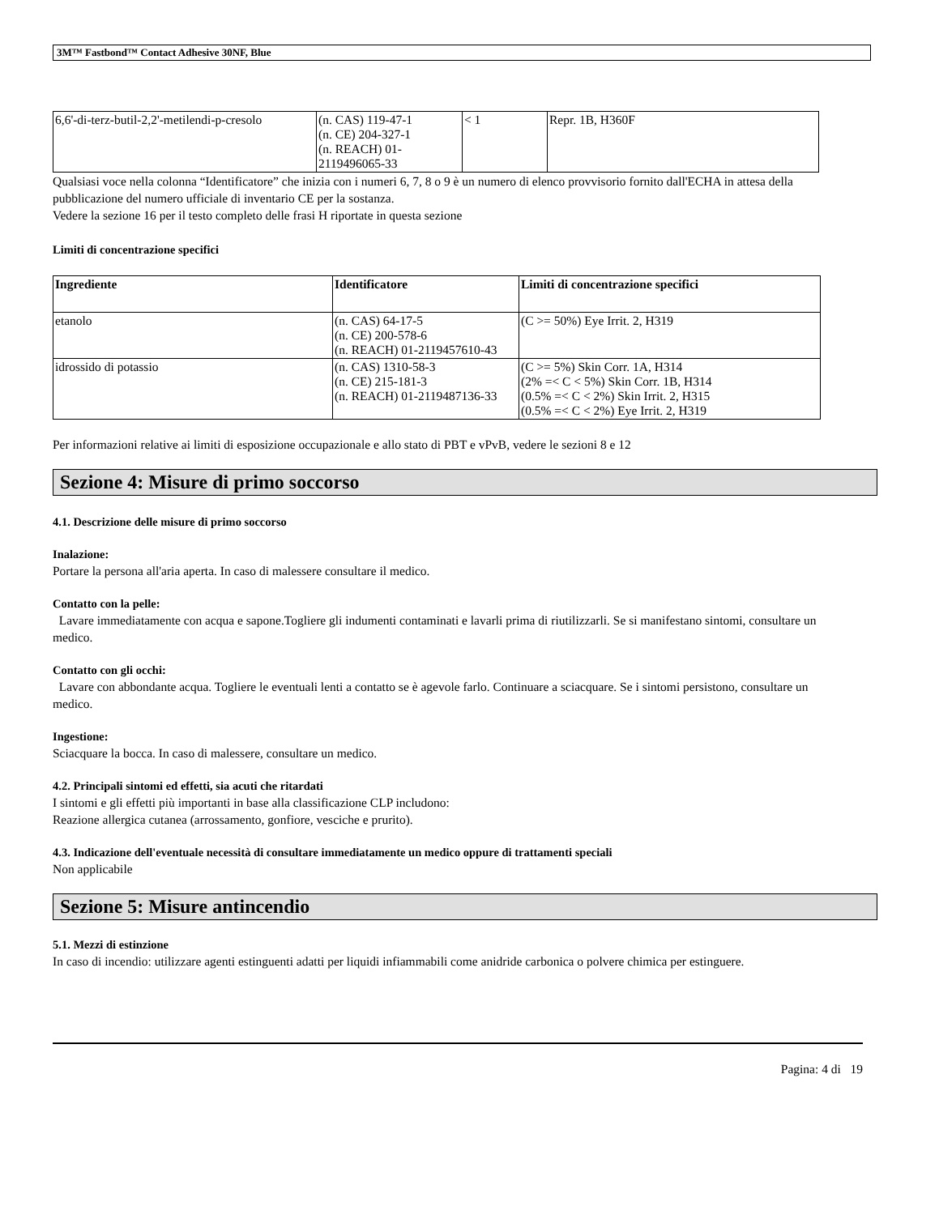3M™ Fastbond™ Contact Adhesive 30NF, Blue
| 6,6'-di-terz-butil-2,2'-metilendi-p-cresolo | (n. CAS) 119-47-1 (n. CE) 204-327-1 (n. REACH) 01- 2119496065-33 | < 1 | Repr. 1B, H360F |
Qualsiasi voce nella colonna “Identificatore” che inizia con i numeri 6, 7, 8 o 9 è un numero di elenco provvisorio fornito dall'ECHA in attesa della pubblicazione del numero ufficiale di inventario CE per la sostanza.
Vedere la sezione 16 per il testo completo delle frasi H riportate in questa sezione
Limiti di concentrazione specifici
| Ingrediente | Identificatore | Limiti di concentrazione specifici |
| --- | --- | --- |
| etanolo | (n. CAS) 64-17-5 (n. CE) 200-578-6 (n. REACH) 01-2119457610-43 | (C >= 50%) Eye Irrit. 2, H319 |
| idrossido di potassio | (n. CAS) 1310-58-3 (n. CE) 215-181-3 (n. REACH) 01-2119487136-33 | (C >= 5%) Skin Corr. 1A, H314 (2% =< C < 5%) Skin Corr. 1B, H314 (0.5% =< C < 2%) Skin Irrit. 2, H315 (0.5% =< C < 2%) Eye Irrit. 2, H319 |
Per informazioni relative ai limiti di esposizione occupazionale e allo stato di PBT e vPvB, vedere le sezioni 8 e 12
Sezione 4: Misure di primo soccorso
4.1. Descrizione delle misure di primo soccorso
Inalazione:
Portare la persona all'aria aperta. In caso di malessere consultare il medico.
Contatto con la pelle:
Lavare immediatamente con acqua e sapone.Togliere gli indumenti contaminati e lavarli prima di riutilizzarli. Se si manifestano sintomi, consultare un medico.
Contatto con gli occhi:
Lavare con abbondante acqua. Togliere le eventuali lenti a contatto se è agevole farlo. Continuare a sciacquare. Se i sintomi persistono, consultare un medico.
Ingestione:
Sciacquare la bocca. In caso di malessere, consultare un medico.
4.2. Principali sintomi ed effetti, sia acuti che ritardati
I sintomi e gli effetti più importanti in base alla classificazione CLP includono:
Reazione allergica cutanea (arrossamento, gonfiore, vesciche e prurito).
4.3. Indicazione dell'eventuale necessità di consultare immediatamente un medico oppure di trattamenti speciali
Non applicabile
Sezione 5: Misure antincendio
5.1. Mezzi di estinzione
In caso di incendio: utilizzare agenti estinguenti adatti per liquidi infiammabili come anidride carbonica o polvere chimica per estinguere.
Pagina: 4 di 19